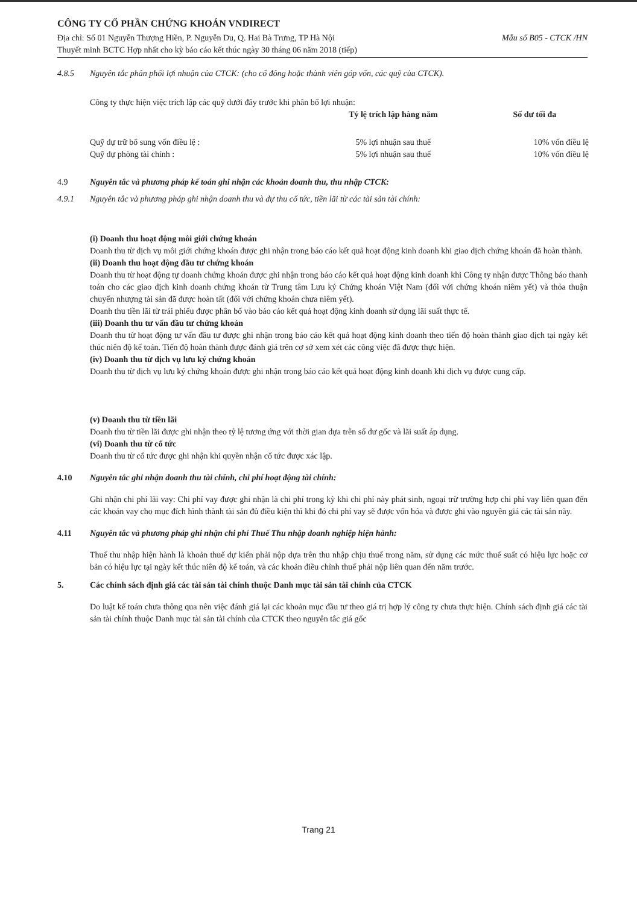CÔNG TY CỔ PHẦN CHỨNG KHOÁN VNDIRECT
Địa chỉ: Số 01 Nguyễn Thượng Hiền, P. Nguyễn Du, Q. Hai Bà Trưng, TP Hà Nội Mẫu số B05 - CTCK /HN
Thuyết minh BCTC Hợp nhất cho kỳ báo cáo kết thúc ngày 30 tháng 06 năm 2018 (tiếp)
4.8.5 Nguyên tắc phân phối lợi nhuận của CTCK: (cho cổ đông hoặc thành viên góp vốn, các quỹ của CTCK).
Công ty thực hiện việc trích lập các quỹ dưới đây trước khi phân bổ lợi nhuận:
| | Tỷ lệ trích lập hàng năm | Số dư tối đa |
| --- | --- | --- |
| Quỹ dự trữ bổ sung vốn điều lệ : | 5% lợi nhuận sau thuế | 10% vốn điều lệ |
| Quỹ dự phòng tài chính : | 5% lợi nhuận sau thuế | 10% vốn điều lệ |
4.9 Nguyên tắc và phương pháp kế toán ghi nhận các khoản doanh thu, thu nhập CTCK:
4.9.1 Nguyên tắc và phương pháp ghi nhận doanh thu và dự thu cổ tức, tiền lãi từ các tài sản tài chính:
(i) Doanh thu hoạt động môi giới chứng khoán
Doanh thu từ dịch vụ môi giới chứng khoán được ghi nhận trong báo cáo kết quả hoạt động kinh doanh khi giao dịch chứng khoán đã hoàn thành.
(ii) Doanh thu hoạt động đầu tư chứng khoán
Doanh thu từ hoạt động tự doanh chứng khoán được ghi nhận trong báo cáo kết quả hoạt động kinh doanh khi Công ty nhận được Thông báo thanh toán cho các giao dịch kinh doanh chứng khoán từ Trung tâm Lưu ký Chứng khoán Việt Nam (đối với chứng khoán niêm yết) và thỏa thuận chuyển nhượng tài sản đã được hoàn tất (đối với chứng khoán chưa niêm yết).
Doanh thu tiền lãi từ trái phiếu được phân bổ vào báo cáo kết quả hoạt động kinh doanh sử dụng lãi suất thực tế.
(iii) Doanh thu tư vấn đầu tư chứng khoán
Doanh thu từ hoạt động tư vấn đầu tư được ghi nhận trong báo cáo kết quả hoạt động kinh doanh theo tiến độ hoàn thành giao dịch tại ngày kết thúc niên độ kế toán. Tiến độ hoàn thành được đánh giá trên cơ sở xem xét các công việc đã được thực hiện.
(iv) Doanh thu từ dịch vụ lưu ký chứng khoán
Doanh thu từ dịch vụ lưu ký chứng khoán được ghi nhận trong báo cáo kết quả hoạt động kinh doanh khi dịch vụ được cung cấp.
(v) Doanh thu từ tiền lãi
Doanh thu từ tiền lãi được ghi nhận theo tỷ lệ tương ứng với thời gian dựa trên số dư gốc và lãi suất áp dụng.
(vi) Doanh thu từ cổ tức
Doanh thu từ cổ tức được ghi nhận khi quyền nhận cổ tức được xác lập.
4.10 Nguyên tắc ghi nhận doanh thu tài chính, chi phí hoạt động tài chính:
Ghi nhận chi phí lãi vay: Chi phí vay được ghi nhận là chi phí trong kỳ khi chi phí này phát sinh, ngoại trừ trường hợp chi phí vay liên quan đến các khoản vay cho mục đích hình thành tài sản đủ điều kiện thì khi đó chi phí vay sẽ được vốn hóa và được ghi vào nguyên giá các tài sản này.
4.11 Nguyên tắc và phương pháp ghi nhận chi phí Thuế Thu nhập doanh nghiệp hiện hành:
Thuế thu nhập hiện hành là khoản thuế dự kiến phải nộp dựa trên thu nhập chịu thuế trong năm, sử dụng các mức thuế suất có hiệu lực hoặc cơ bản có hiệu lực tại ngày kết thúc niên độ kế toán, và các khoản điều chỉnh thuế phải nộp liên quan đến năm trước.
5. Các chính sách định giá các tài sản tài chính thuộc Danh mục tài sản tài chính của CTCK
Do luật kế toán chưa thông qua nên việc đánh giá lại các khoản mục đầu tư theo giá trị hợp lý công ty chưa thực hiện. Chính sách định giá các tài sản tài chính thuộc Danh mục tài sản tài chính của CTCK theo nguyên tắc giá gốc
Trang 21